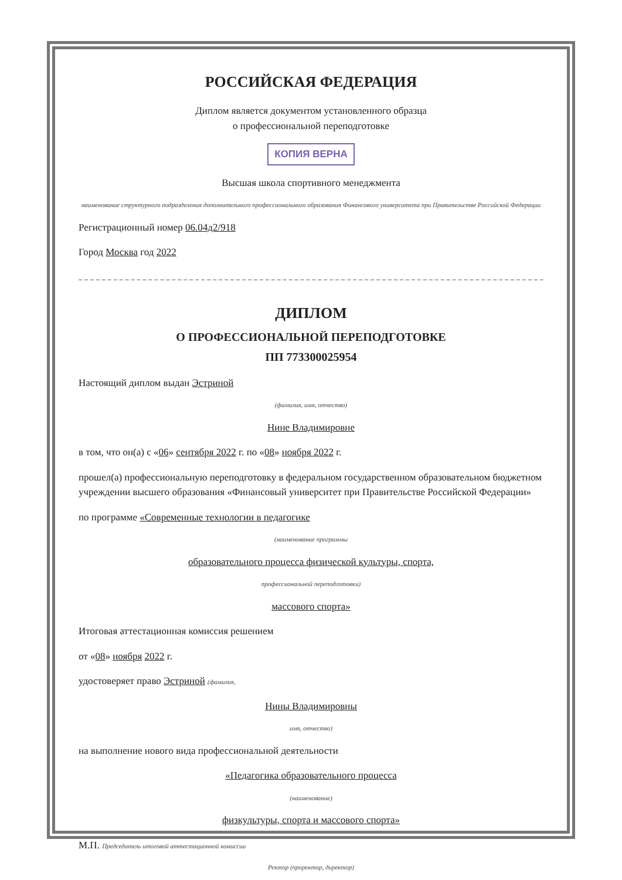РОССИЙСКАЯ ФЕДЕРАЦИЯ
Диплом является документом установленного образца
о профессиональной переподготовке
КОПИЯ ВЕРНА
Высшая школа спортивного менеджмента
наименование структурного подразделения дополнительного профессионального образования Финансового университета при Правительстве Российской Федерации
Регистрационный номер 06.04д2/918
Город Москва год 2022
ДИПЛОМ
О ПРОФЕССИОНАЛЬНОЙ ПЕРЕПОДГОТОВКЕ
ПП 773300025954
Настоящий диплом выдан Эстриной
(фамилия, имя, отчество)
Нине Владимировне
в том, что он(а) с «06» сентября 2022 г. по «08» ноября 2022 г.
прошел(а) профессиональную переподготовку в федеральном государственном образовательном бюджетном учреждении высшего образования «Финансовый университет при Правительстве Российской Федерации»
по программе «Современные технологии в педагогике
(наименование программы
образовательного процесса физической культуры, спорта,
профессиональной переподготовки)
массового спорта»
Итоговая аттестационная комиссия решением
от «08» ноября 2022 г.
удостоверяет право Эстриной (фамилия,
Нины Владимировны
имя, отчество)
на выполнение нового вида профессиональной деятельности
«Педагогика образовательного процесса
(наименование)
физкультуры, спорта и массового спорта»
М.П. Председатель итоговой аттестационной комиссии
Ректор (проректор, директор)